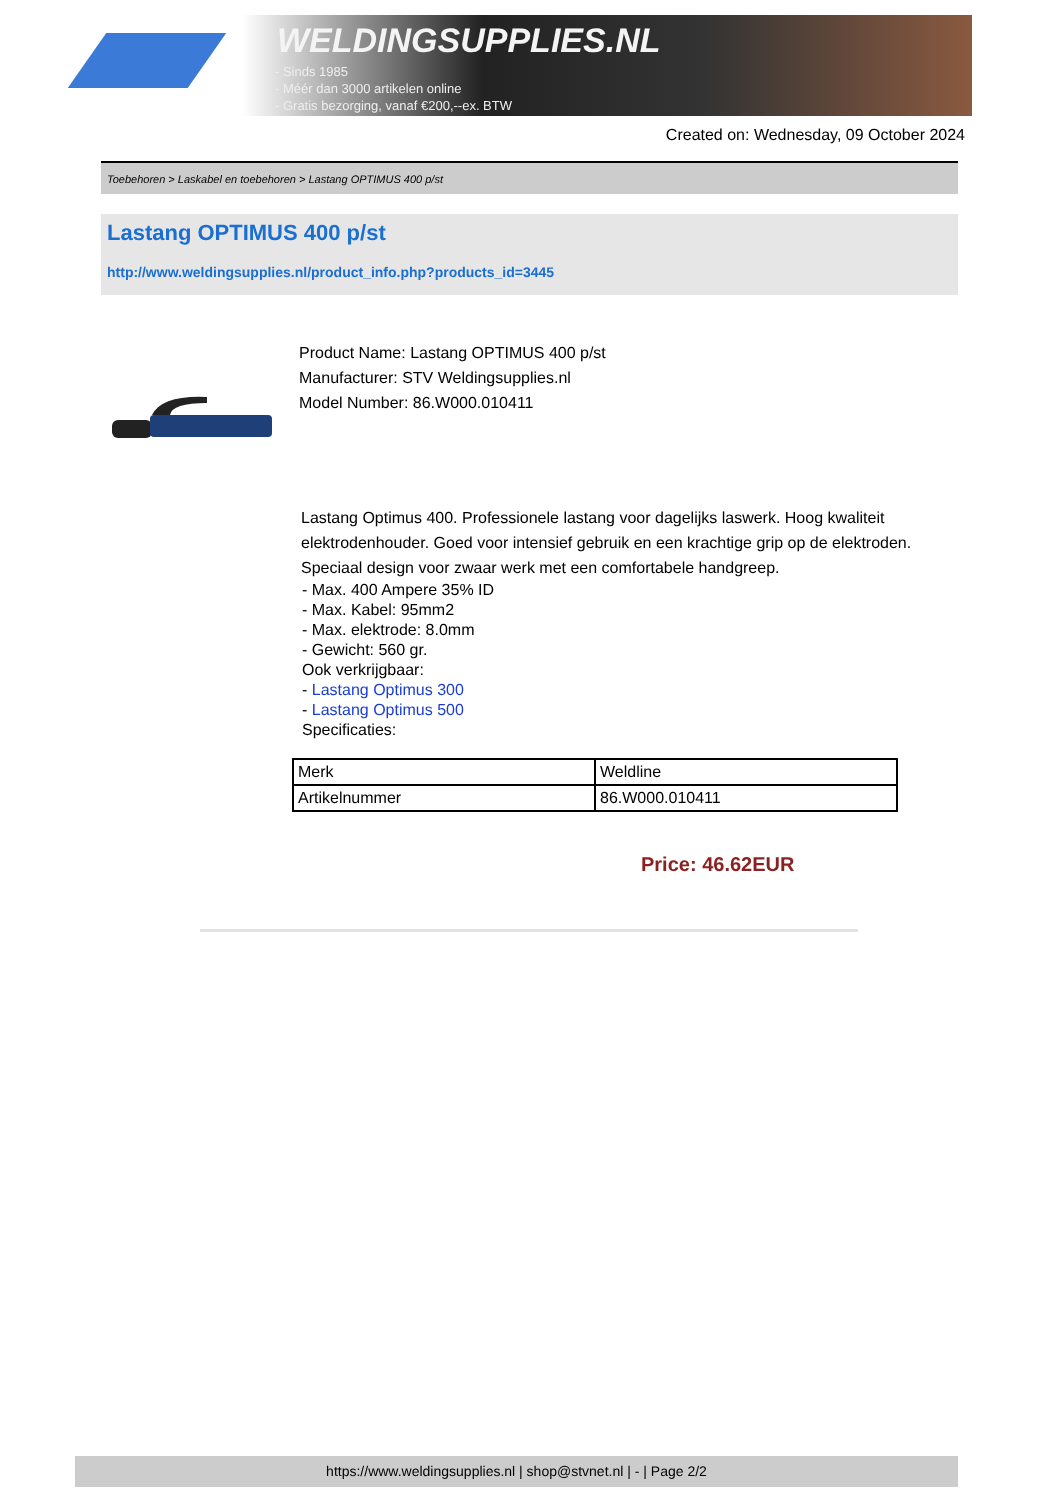WELDINGSUPPLIES.NL
- Sinds 1985
- Méér dan 3000 artikelen online
- Gratis bezorging, vanaf €200,--ex. BTW
Created on: Wednesday, 09 October 2024
Toebehoren > Laskabel en toebehoren > Lastang OPTIMUS 400 p/st
Lastang OPTIMUS 400 p/st
http://www.weldingsupplies.nl/product_info.php?products_id=3445
Product Name: Lastang OPTIMUS 400 p/st
Manufacturer: STV Weldingsupplies.nl
Model Number: 86.W000.010411
Lastang Optimus 400. Professionele lastang voor dagelijks laswerk. Hoog kwaliteit elektrodenhouder. Goed voor intensief gebruik en een krachtige grip op de elektroden. Speciaal design voor zwaar werk met een comfortabele handgreep.
- Max. 400 Ampere 35% ID
- Max. Kabel: 95mm2
- Max. elektrode: 8.0mm
- Gewicht: 560 gr.
Ook verkrijgbaar:
- Lastang Optimus 300
- Lastang Optimus 500
Specificaties:
| Merk | Weldline |
| Artikelnummer | 86.W000.010411 |
Price: 46.62EUR
https://www.weldingsupplies.nl | shop@stvnet.nl | - | Page 2/2